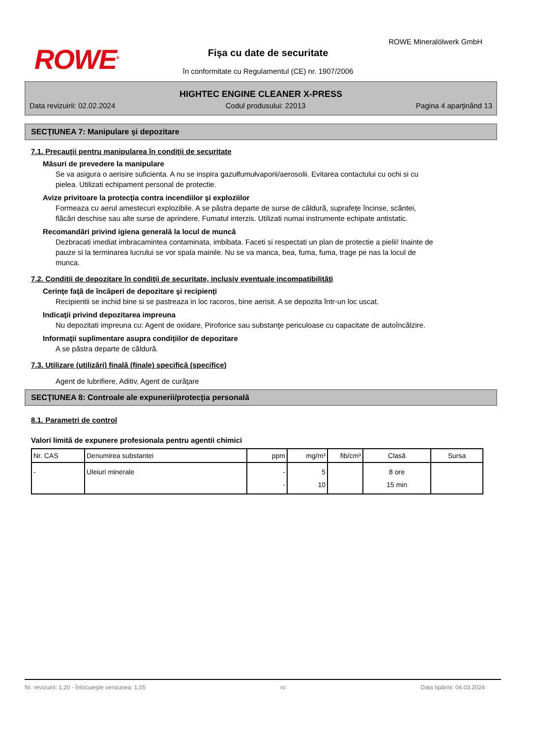ROWE<sup>®</sup>
ROWE Mineralölwerk GmbH
Fişa cu date de securitate
în conformitate cu Regulamentul (CE) nr. 1907/2006
HIGHTEC ENGINE CLEANER X-PRESS
Data revizuirii: 02.02.2024 Codul produsului: 22013 Pagina 4 aparţinând 13
SECŢIUNEA 7: Manipulare şi depozitare
7.1. Precauţii pentru manipularea în condiţii de securitate
Măsuri de prevedere la manipulare
Se va asigura o aerisire suficienta. A nu se inspira gazułfumułvaporii/aerosolii. Evitarea contactului cu ochi si cu pielea. Utilizati echipament personal de protectie.
Avize privitoare la protecţia contra incendiilor şi exploziilor
Formeaza cu aerul amestecuri explozibile. A se păstra departe de surse de căldură, suprafeţe încinse, scântei, flăcări deschise sau alte surse de aprindere. Fumatul interzis. Utilizati numai instrumente echipate antistatic.
Recomandări privind igiena generală la locul de muncă
Dezbracati imediat imbracamintea contaminata, imbibata. Faceti si respectati un plan de protectie a pielii! Inainte de pauze si la terminarea lucrului se vor spala mainile. Nu se va manca, bea, fuma, fuma, trage pe nas la locul de munca.
7.2. Condiţii de depozitare în condiţii de securitate, inclusiv eventuale incompatibilităţi
Cerinţe faţă de încăperi de depozitare şi recipienţi
Recipientii se inchid bine si se pastreaza in loc racoros, bine aerisit. A se depozita într-un loc uscat.
Indicaţii privind depozitarea impreuna
Nu depozitati impreuna cu: Agent de oxidare, Piroforice sau substanţe periculoase cu capacitate de autoîncălzire.
Informaţii suplimentare asupra condiţiilor de depozitare
A se păstra departe de căldură.
7.3. Utilizare (utilizări) finală (finale) specifică (specifice)
Agent de lubrifiere, Aditiv, Agent de curăţare
SECŢIUNEA 8: Controale ale expunerii/protecţia personală
8.1. Parametri de control
Valori limită de expunere profesionala pentru agentii chimici
| Nr. CAS | Denumirea substantei | ppm | mg/m³ | fib/cm³ | Clasă | Sursa |
| --- | --- | --- | --- | --- | --- | --- |
| - | Uleiuri minerale | - - | 5 10 | | 8 ore 15 min | |
Nr. revizuirii: 1,20 - Înlocuieşte versiunea: 1,05 ro Data tipăririi: 04.03.2024